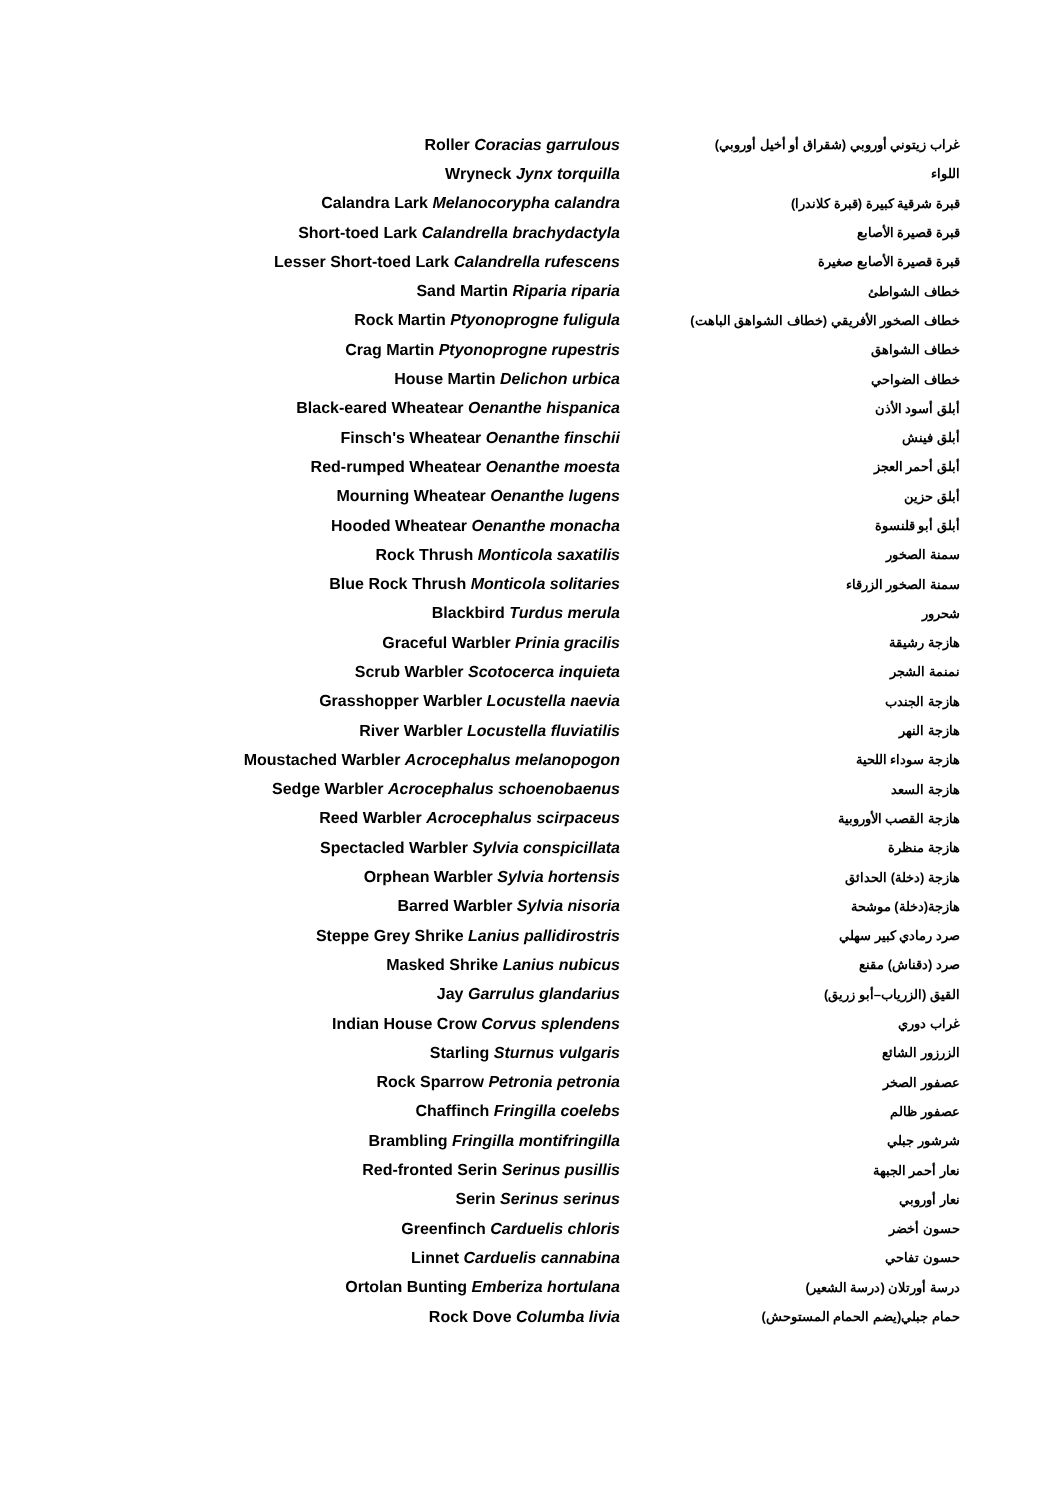| Roller Coracias garrulous | غراب زيتوني أوروبي (شقراق أو أخيل أوروبي) |
| Wryneck Jynx torquilla | اللواء |
| Calandra Lark Melanocorypha calandra | قبرة شرقية كبيرة (قبرة كلاندرا) |
| Short-toed Lark Calandrella brachydactyla | قبرة قصيرة الأصابع |
| Lesser Short-toed Lark Calandrella rufescens | قبرة قصيرة الأصابع صغيرة |
| Sand Martin Riparia riparia | خطاف الشواطئ |
| Rock Martin Ptyonoprogne fuligula | خطاف الصخور الأفريقي (خطاف الشواهق الباهت) |
| Crag Martin Ptyonoprogne rupestris | خطاف الشواهق |
| House Martin Delichon urbica | خطاف الضواحي |
| Black-eared Wheatear Oenanthe hispanica | أبلق أسود الأذن |
| Finsch's Wheatear Oenanthe finschii | أبلق فينش |
| Red-rumped Wheatear Oenanthe moesta | أبلق أحمر العجز |
| Mourning Wheatear Oenanthe lugens | أبلق حزين |
| Hooded Wheatear Oenanthe monacha | أبلق أبو قلنسوة |
| Rock Thrush Monticola saxatilis | سمنة الصخور |
| Blue Rock Thrush Monticola solitaries | سمنة الصخور الزرقاء |
| Blackbird Turdus merula | شحرور |
| Graceful Warbler Prinia gracilis | هازجة رشيقة |
| Scrub Warbler Scotocerca inquieta | نمنمة الشجر |
| Grasshopper Warbler Locustella naevia | هازجة الجندب |
| River Warbler Locustella fluviatilis | هازجة النهر |
| Moustached Warbler Acrocephalus melanopogon | هازجة سوداء اللحية |
| Sedge Warbler Acrocephalus schoenobaenus | هازجة السعد |
| Reed Warbler Acrocephalus scirpaceus | هازجة القصب الأوروبية |
| Spectacled Warbler Sylvia conspicillata | هازجة منظرة |
| Orphean Warbler Sylvia hortensis | هازجة (دخلة) الحدائق |
| Barred Warbler Sylvia nisoria | هازجة(دخلة) موشحة |
| Steppe Grey Shrike Lanius pallidirostris | صرد رمادي كبير سهلي |
| Masked Shrike Lanius nubicus | صرد (دقناش) مقنع |
| Jay Garrulus glandarius | القيق (الزرياب–أبو زريق) |
| Indian House Crow Corvus splendens | غراب دوري |
| Starling Sturnus vulgaris | الزرزور الشائع |
| Rock Sparrow Petronia petronia | عصفور الصخر |
| Chaffinch Fringilla coelebs | عصفور ظالم |
| Brambling Fringilla montifringilla | شرشور جبلي |
| Red-fronted Serin Serinus pusillis | نعار أحمر الجبهة |
| Serin Serinus serinus | نعار أوروبي |
| Greenfinch Carduelis chloris | حسون أخضر |
| Linnet Carduelis cannabina | حسون تفاحي |
| Ortolan Bunting Emberiza hortulana | درسة أورتلان (درسة الشعير) |
| Rock Dove Columba livia | حمام جبلي(يضم الحمام المستوحش) |